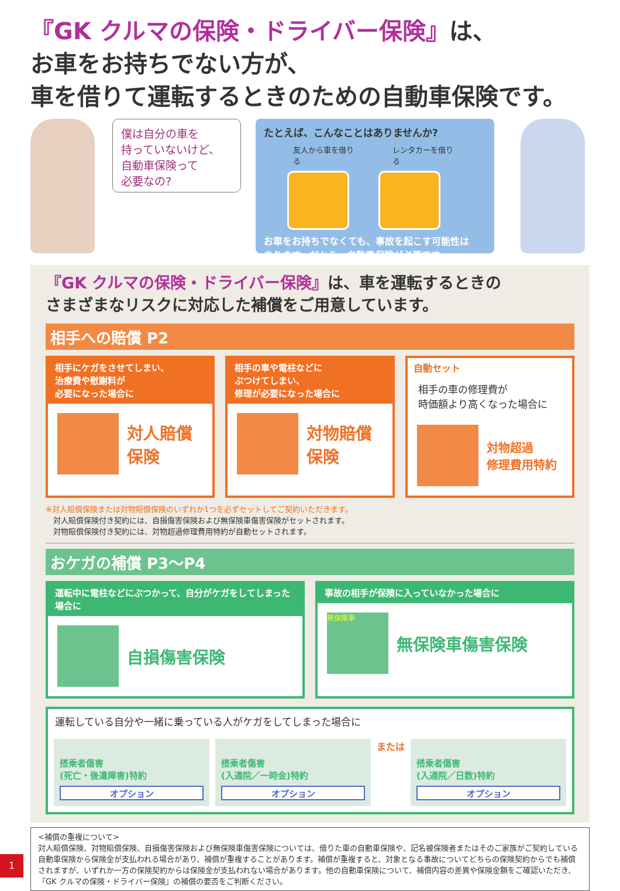『GK クルマの保険・ドライバー保険』は、
お車をお持ちでない方が、
車を借りて運転するときのための自動車保険です。
僕は自分の車を
持っていないけど、
自動車保険って
必要なの?
たとえば、こんなことはありませんか?
友人から車を借りる レンタカーを借りる
お車をお持ちでなくても、事故を起こす可能性は
あります。だから、自動車保険が必要です。
『GK クルマの保険・ドライバー保険』は、車を運転するときの
さまざまなリスクに対応した補償をご用意しています。
相手への賠償 P2
相手にケガをさせてしまい、
治療費や慰謝料が
必要になった場合に
対人賠償
保険
相手の車や電柱などに
ぶつけてしまい、
修理が必要になった場合に
対物賠償
保険
自動セット
相手の車の修理費が
時価額より高くなった場合に
対物超過
修理費用特約
※対人賠償保険または対物賠償保険のいずれか1つを必ずセットしてご契約いただきます。
　対人賠償保険付き契約には、自損傷害保険および無保険車傷害保険がセットされます。
　対物賠償保険付き契約には、対物超過修理費用特約が自動セットされます。
おケガの補償 P3～P4
運転中に電柱などにぶつかって、自分がケガをしてしまった場合に
自損傷害保険
事故の相手が保険に入っていなかった場合に
無保険車
無保険車傷害保険
運転している自分や一緒に乗っている人がケガをしてしまった場合に
搭乗者傷害
(死亡・後遺障害)特約
オプション
搭乗者傷害
(入通院／一時金)特約
オプション
または
搭乗者傷害
(入通院／日数)特約
オプション
<補償の重複について>
対人賠償保険、対物賠償保険、自損傷害保険および無保険車傷害保険については、借りた車の自動車保険や、記名被保険者またはそのご家族がご契約している自動車保険から保険金が支払われる場合があり、補償が重複することがあります。補償が重複すると、対象となる事故についてどちらの保険契約からでも補償されますが、いずれか一方の保険契約からは保険金が支払われない場合があります。他の自動車保険について、補償内容の差異や保険金額をご確認いただき、『GK クルマの保険・ドライバー保険』の補償の要否をご判断ください。
1